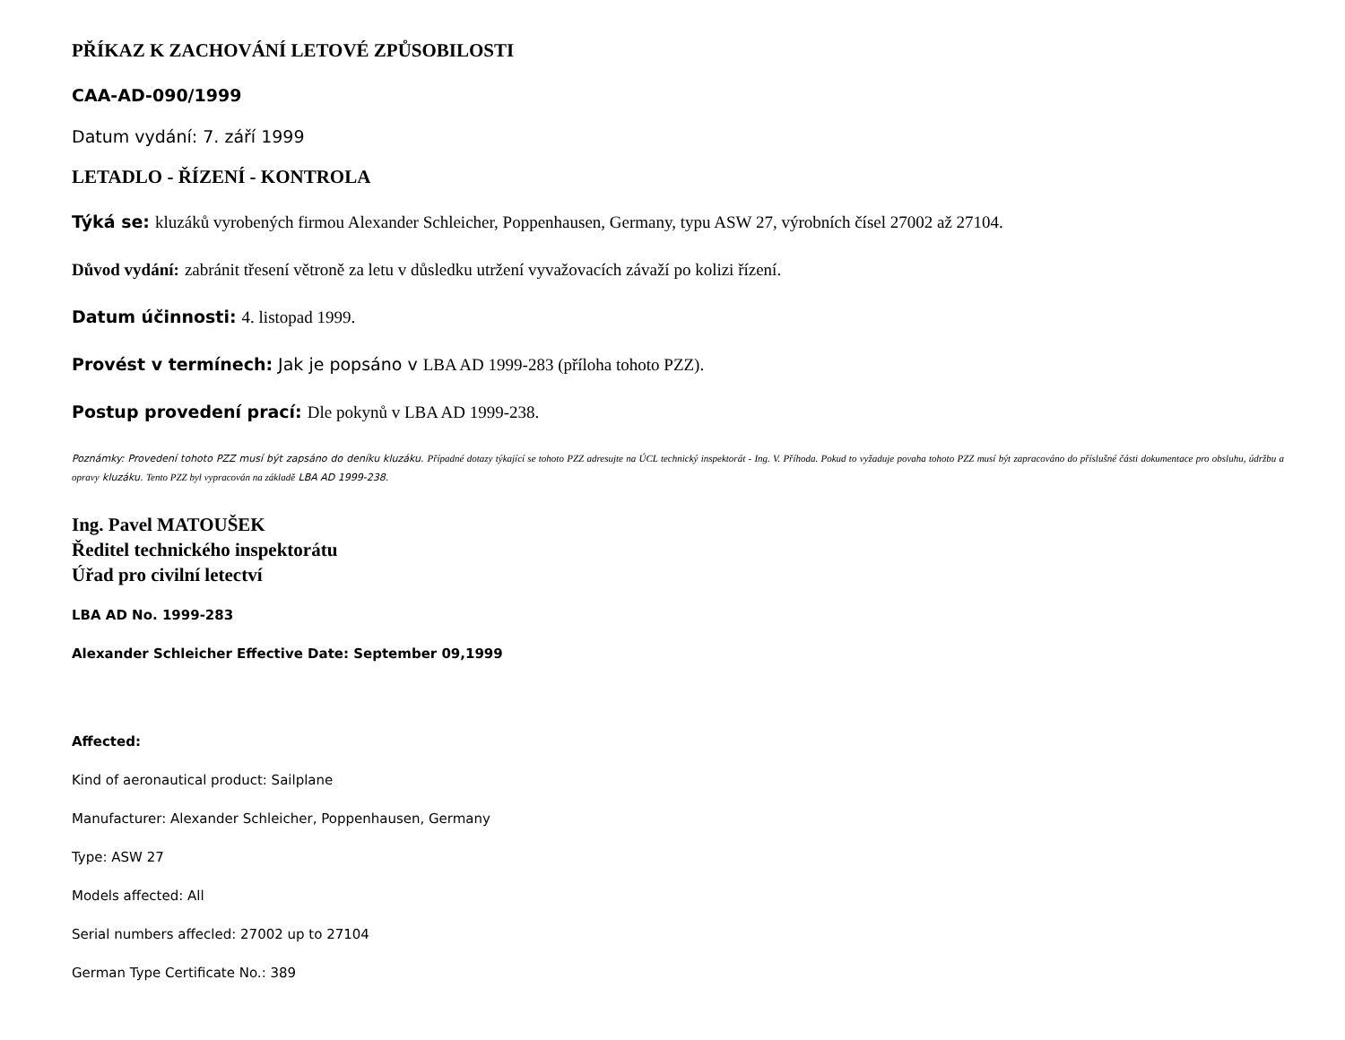PŘÍKAZ K ZACHOVÁNÍ LETOVÉ ZPŮSOBILOSTI
CAA-AD-090/1999
Datum vydání: 7. září 1999
LETADLO - ŘÍZENÍ - KONTROLA
Týká se: kluzáků vyrobených firmou Alexander Schleicher, Poppenhausen, Germany, typu ASW 27, výrobních čísel 27002 až 27104.
Důvod vydání: zabránit třesení větroně za letu v důsledku utržení vyvažovacích závaží po kolizi řízení.
Datum účinnosti: 4. listopad 1999.
Provést v termínech: Jak je popsáno v LBA AD 1999-283 (příloha tohoto PZZ).
Postup provedení prací: Dle pokynů v LBA AD 1999-238.
Poznámky: Provedení tohoto PZZ musí být zapsáno do deníku kluzáku. Případné dotazy týkající se tohoto PZZ adresujte na ÚCL technický inspektorát - Ing. V. Příhoda. Pokud to vyžaduje povaha tohoto PZZ musí být zapracováno do příslušné části dokumentace pro obsluhu, údržbu a opravy kluzáku. Tento PZZ byl vypracován na základě LBA AD 1999-238.
Ing. Pavel MATOUŠEK
Ředitel technického inspektorátu
Úřad pro civilní letectví
LBA AD No. 1999-283
Alexander Schleicher Effective Date: September 09,1999
Affected:
Kind of aeronautical product: Sailplane
Manufacturer: Alexander Schleicher, Poppenhausen, Germany
Type: ASW 27
Models affected: All
Serial numbers affecled: 27002 up to 27104
German Type Certificate No.: 389